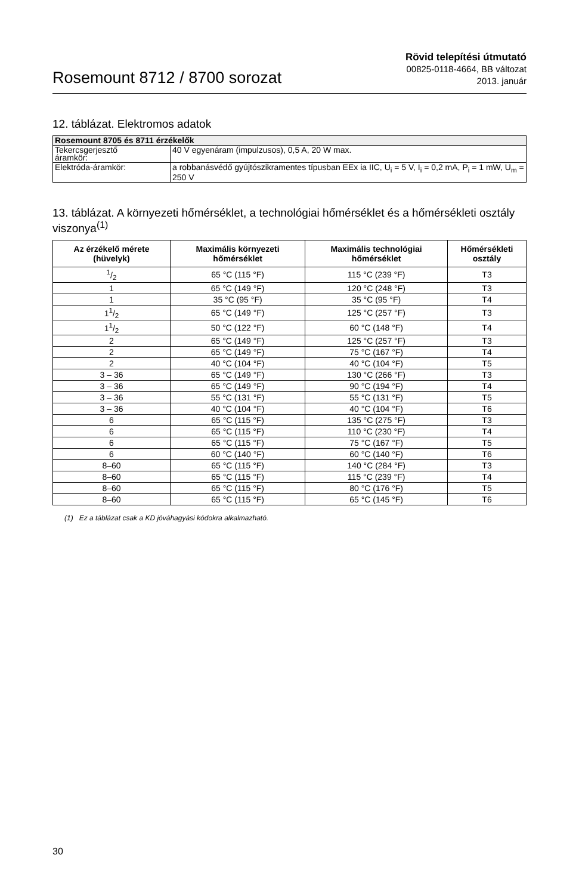Rosemount 8712 / 8700 sorozat
Rövid telepítési útmutató
00825-0118-4664, BB változat
2013. január
12. táblázat. Elektromos adatok
| Rosemount 8705 és 8711 érzékelők | |
| Tekercsgerjesztő áramkör: | 40 V egyenáram (impulzusos), 0,5 A, 20 W max. |
| Elektróda-áramkör: | a robbanásvédő gyújtószikramentes típusban EEx ia IIC, U<sub>i</sub> = 5 V, I<sub>i</sub> = 0,2 mA, P<sub>i</sub> = 1 mW, U<sub>m</sub> = 250 V |
13. táblázat. A környezeti hőmérséklet, a technológiai hőmérséklet és a hőmérsékleti osztály viszonya<sup>(1)</sup>
| Az érzékelő mérete (hüvelyk) | Maximális környezeti hőmérséklet | Maximális technológiai hőmérséklet | Hőmérsékleti osztály |
| --- | --- | --- | --- |
| 1/2 | 65 °C (115 °F) | 115 °C (239 °F) | T3 |
| 1 | 65 °C (149 °F) | 120 °C (248 °F) | T3 |
| 1 | 35 °C (95 °F) | 35 °C (95 °F) | T4 |
| 11/2 | 65 °C (149 °F) | 125 °C (257 °F) | T3 |
| 11/2 | 50 °C (122 °F) | 60 °C (148 °F) | T4 |
| 2 | 65 °C (149 °F) | 125 °C (257 °F) | T3 |
| 2 | 65 °C (149 °F) | 75 °C (167 °F) | T4 |
| 2 | 40 °C (104 °F) | 40 °C (104 °F) | T5 |
| 3 – 36 | 65 °C (149 °F) | 130 °C (266 °F) | T3 |
| 3 – 36 | 65 °C (149 °F) | 90 °C (194 °F) | T4 |
| 3 – 36 | 55 °C (131 °F) | 55 °C (131 °F) | T5 |
| 3 – 36 | 40 °C (104 °F) | 40 °C (104 °F) | T6 |
| 6 | 65 °C (115 °F) | 135 °C (275 °F) | T3 |
| 6 | 65 °C (115 °F) | 110 °C (230 °F) | T4 |
| 6 | 65 °C (115 °F) | 75 °C (167 °F) | T5 |
| 6 | 60 °C (140 °F) | 60 °C (140 °F) | T6 |
| 8–60 | 65 °C (115 °F) | 140 °C (284 °F) | T3 |
| 8–60 | 65 °C (115 °F) | 115 °C (239 °F) | T4 |
| 8–60 | 65 °C (115 °F) | 80 °C (176 °F) | T5 |
| 8–60 | 65 °C (115 °F) | 65 °C (145 °F) | T6 |
(1) Ez a táblázat csak a KD jóváhagyási kódokra alkalmazható.
30